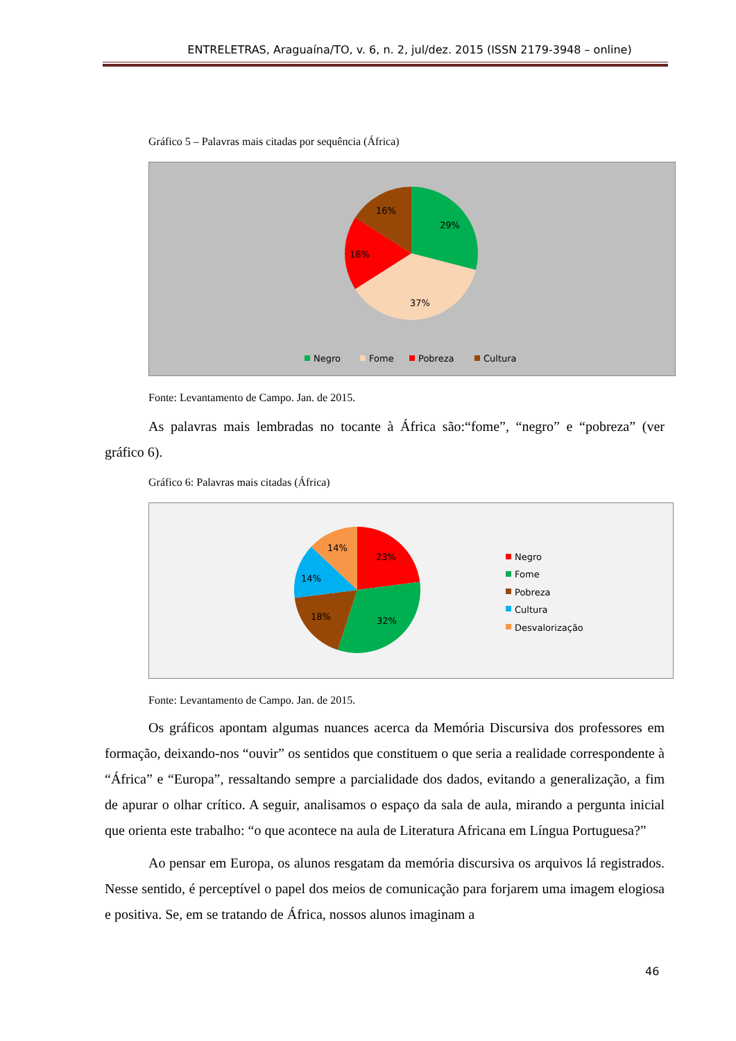ENTRELETRAS, Araguaína/TO, v. 6, n. 2, jul/dez. 2015 (ISSN 2179-3948 – online)
Gráfico 5 – Palavras mais citadas por sequência (África)
16%
29%
18%
37%
Negro
Fome
Pobreza
Cultura
Fonte: Levantamento de Campo. Jan. de 2015.
As palavras mais lembradas no tocante à África são:“fome”, “negro” e “pobreza” (ver gráfico 6).
Gráfico 6: Palavras mais citadas (África)
14%
23%
14%
18%
32%
Negro
Fome
Pobreza
Cultura
Desvalorização
Fonte: Levantamento de Campo. Jan. de 2015.
Os gráficos apontam algumas nuances acerca da Memória Discursiva dos professores em formação, deixando-nos “ouvir” os sentidos que constituem o que seria a realidade correspondente à “África” e “Europa”, ressaltando sempre a parcialidade dos dados, evitando a generalização, a fim de apurar o olhar crítico. A seguir, analisamos o espaço da sala de aula, mirando a pergunta inicial que orienta este trabalho: “o que acontece na aula de Literatura Africana em Língua Portuguesa?”
Ao pensar em Europa, os alunos resgatam da memória discursiva os arquivos lá registrados. Nesse sentido, é perceptível o papel dos meios de comunicação para forjarem uma imagem elogiosa e positiva. Se, em se tratando de África, nossos alunos imaginam a
46